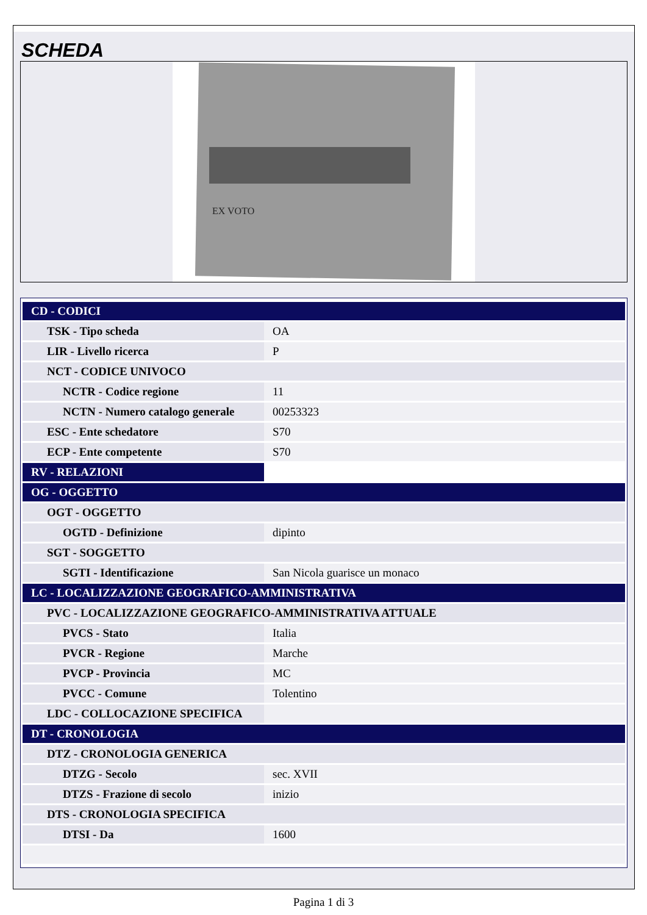SCHEDA
EX VOTO
| CD - CODICI | |
| TSK - Tipo scheda | OA |
| LIR - Livello ricerca | P |
| NCT - CODICE UNIVOCO | |
| NCTR - Codice regione | 11 |
| NCTN - Numero catalogo generale | 00253323 |
| ESC - Ente schedatore | S70 |
| ECP - Ente competente | S70 |
| RV - RELAZIONI | |
| OG - OGGETTO | |
| OGT - OGGETTO | |
| OGTD - Definizione | dipinto |
| SGT - SOGGETTO | |
| SGTI - Identificazione | San Nicola guarisce un monaco |
| LC - LOCALIZZAZIONE GEOGRAFICO-AMMINISTRATIVA | |
| PVC - LOCALIZZAZIONE GEOGRAFICO-AMMINISTRATIVA ATTUALE | |
| PVCS - Stato | Italia |
| PVCR - Regione | Marche |
| PVCP - Provincia | MC |
| PVCC - Comune | Tolentino |
| LDC - COLLOCAZIONE SPECIFICA | |
| DT - CRONOLOGIA | |
| DTZ - CRONOLOGIA GENERICA | |
| DTZG - Secolo | sec. XVII |
| DTZS - Frazione di secolo | inizio |
| DTS - CRONOLOGIA SPECIFICA | |
| DTSI - Da | 1600 |
Pagina 1 di 3